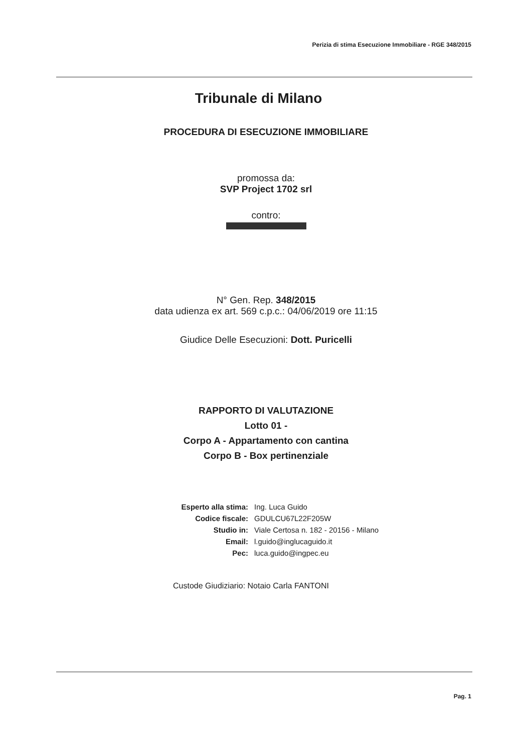Perizia di stima Esecuzione Immobiliare - RGE 348/2015
Tribunale di Milano
PROCEDURA DI ESECUZIONE IMMOBILIARE
promossa da:
SVP Project 1702 srl
contro:
N° Gen. Rep. 348/2015
data udienza ex art. 569 c.p.c.: 04/06/2019 ore 11:15
Giudice Delle Esecuzioni: Dott. Puricelli
RAPPORTO DI VALUTAZIONE
Lotto 01 -
Corpo A - Appartamento con cantina
Corpo B - Box pertinenziale
Esperto alla stima: Ing. Luca Guido
Codice fiscale: GDULCU67L22F205W
Studio in: Viale Certosa n. 182 - 20156 - Milano
Email: l.guido@inglucaguido.it
Pec: luca.guido@ingpec.eu
Custode Giudiziario: Notaio Carla FANTONI
Pag. 1